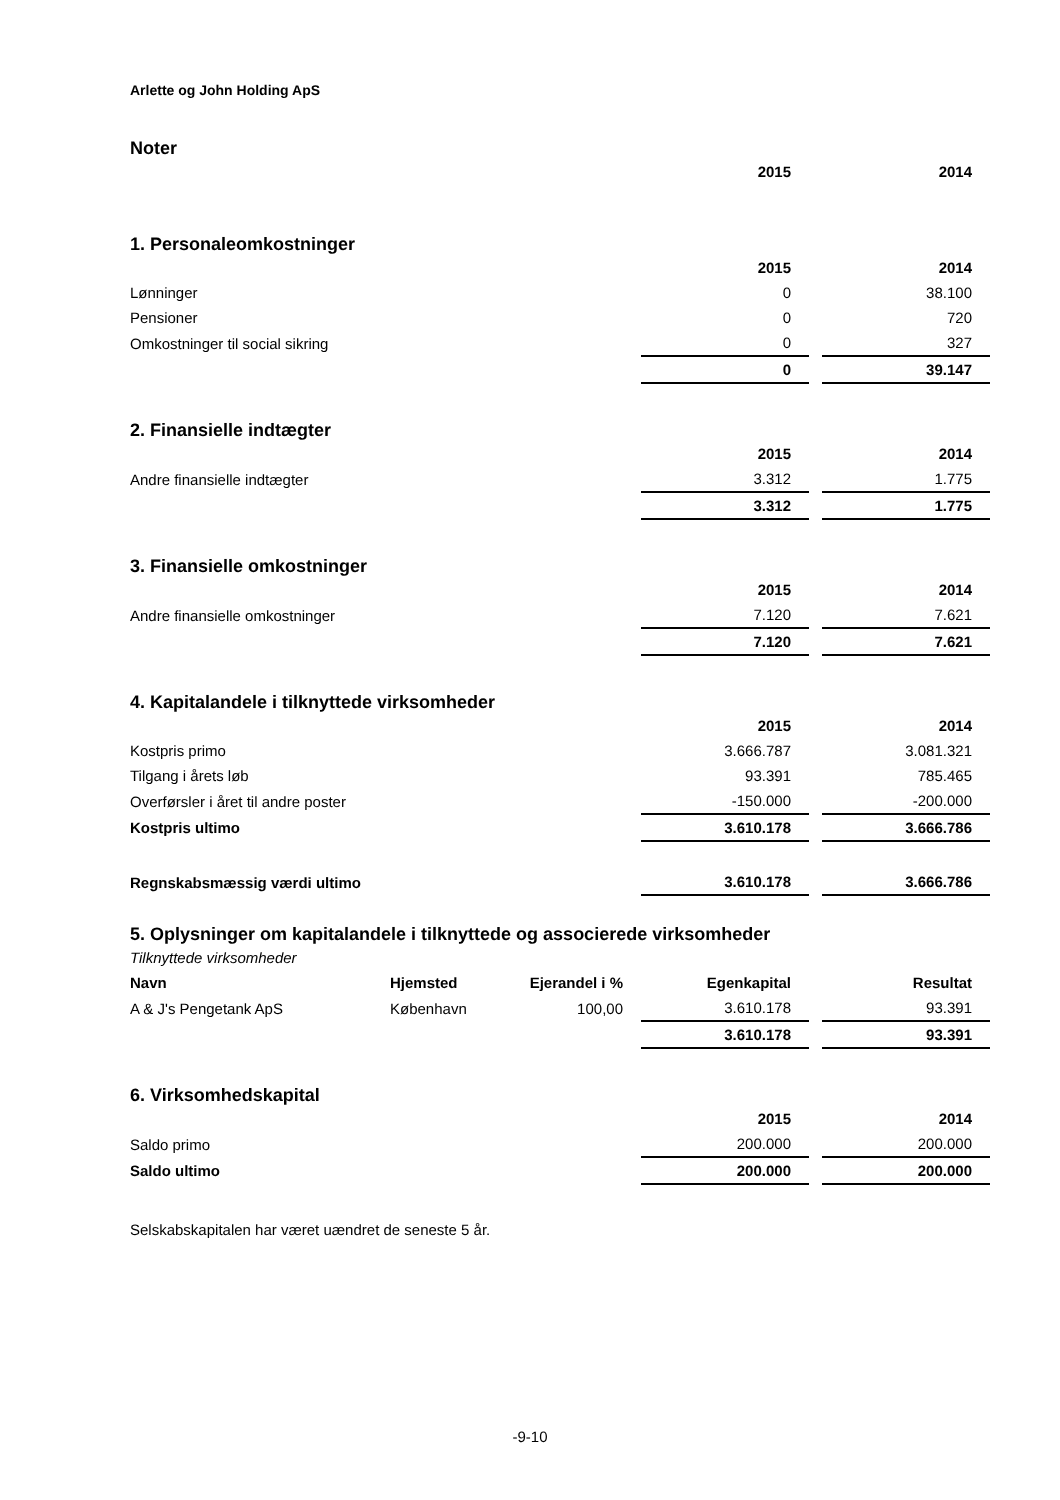Arlette og John Holding ApS
Noter
| | 2015 | | 2014 |
1. Personaleomkostninger
| | 2015 | | 2014 |
| Lønninger | 0 | | 38.100 |
| Pensioner | 0 | | 720 |
| Omkostninger til social sikring | 0 | | 327 |
| | 0 | | 39.147 |
2. Finansielle indtægter
| | 2015 | | 2014 |
| Andre finansielle indtægter | 3.312 | | 1.775 |
| | 3.312 | | 1.775 |
3. Finansielle omkostninger
| | 2015 | | 2014 |
| Andre finansielle omkostninger | 7.120 | | 7.621 |
| | 7.120 | | 7.621 |
4. Kapitalandele i tilknyttede virksomheder
| | 2015 | | 2014 |
| Kostpris primo | 3.666.787 | | 3.081.321 |
| Tilgang i årets løb | 93.391 | | 785.465 |
| Overførsler i året til andre poster | -150.000 | | -200.000 |
| Kostpris ultimo | 3.610.178 | | 3.666.786 |
| Regnskabsmæssig værdi ultimo | 3.610.178 | | 3.666.786 |
5. Oplysninger om kapitalandele i tilknyttede og associerede virksomheder
Tilknyttede virksomheder
| Navn | Hjemsted | Ejerandel i % | Egenkapital | | Resultat |
| A & J's Pengetank ApS | København | 100,00 | 3.610.178 | | 93.391 |
| | | | 3.610.178 | | 93.391 |
6. Virksomhedskapital
| | 2015 | | 2014 |
| Saldo primo | 200.000 | | 200.000 |
| Saldo ultimo | 200.000 | | 200.000 |
Selskabskapitalen har været uændret de seneste 5 år.
-9-10